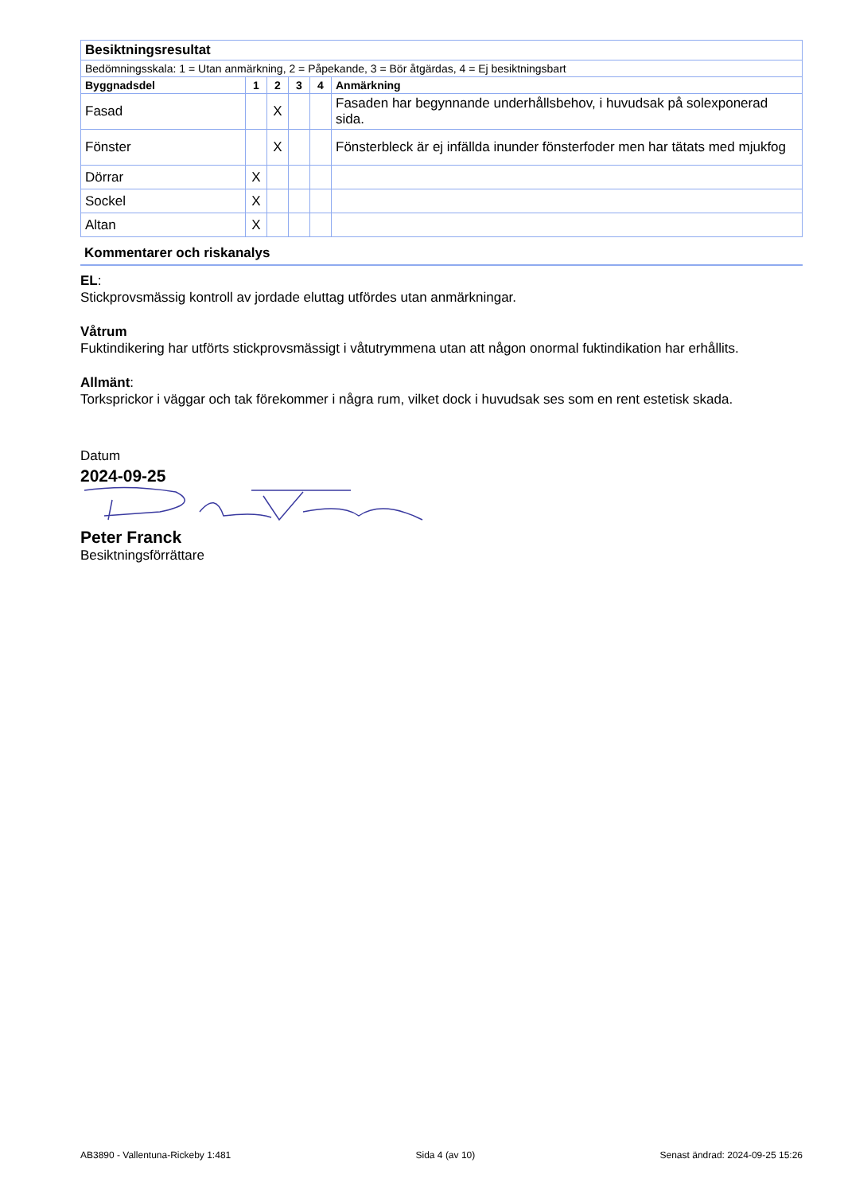| Besiktningsresultat | | | | | |
| Bedömningsskala: 1 = Utan anmärkning, 2 = Påpekande, 3 = Bör åtgärdas, 4 = Ej besiktningsbart | | | | | |
| Byggnadsdel | 1 | 2 | 3 | 4 | Anmärkning |
| Fasad | | X | | | Fasaden har begynnande underhållsbehov, i huvudsak på solexponerad sida. |
| Fönster | | X | | | Fönsterbleck är ej infällda inunder fönsterfoder men har tätats med mjukfog |
| Dörrar | X | | | | |
| Sockel | X | | | | |
| Altan | X | | | | |
Kommentarer och riskanalys
EL:
Stickprovsmässig kontroll av jordade eluttag utfördes utan anmärkningar.
Våtrum
Fuktindikering har utförts stickprovsmässigt i våtutrymmena utan att någon onormal fuktindikation har erhållits.
Allmänt:
Torksprickor i väggar och tak förekommer i några rum, vilket dock i huvudsak ses som en rent estetisk skada.
Datum
2024-09-25
Peter Franck
Besiktningsförrättare
AB3890 - Vallentuna-Rickeby 1:481 Sida 4 (av 10) Senast ändrad: 2024-09-25 15:26